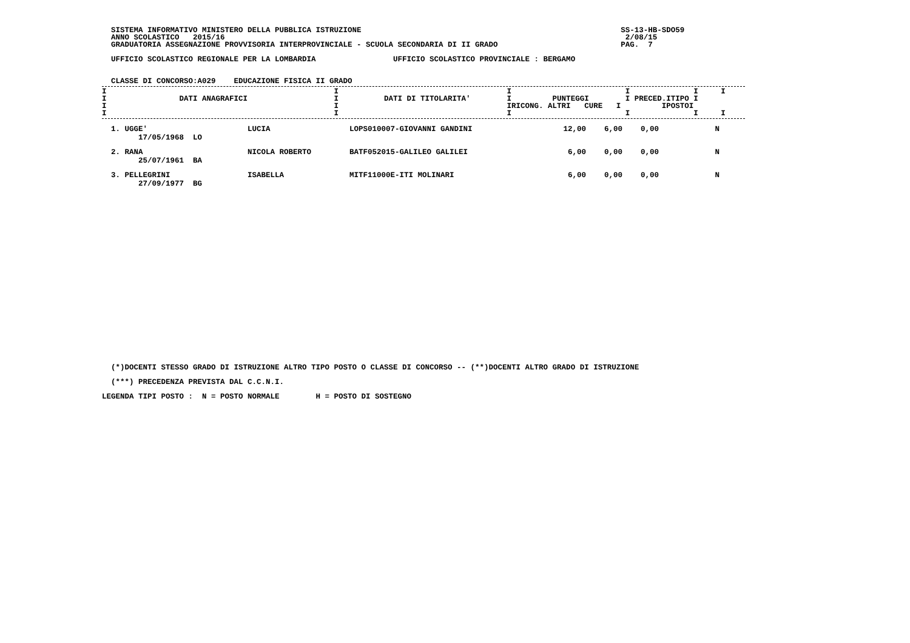SISTEMA INFORMATIVO MINISTERO DELLA PUBBLICA ISTRUZIONE                                                         SS-13-HB-SDO59
  ANNO SCOLASTICO   2015/16                                                                                        2/08/15
  GRADUATORIA ASSEGNAZIONE PROVVISORIA INTERPROVINCIALE - SCUOLA SECONDARIA DI II GRADO                           PAG.  7

  UFFICIO SCOLASTICO REGIONALE PER LA LOMBARDIA                 UFFICIO SCOLASTICO PROVINCIALE : BERGAMO


  CLASSE DI CONCORSO:A029    EDUCAZIONE FISICA II GRADO
I                                                  I                                     I                         I              I     I
I                DATI ANAGRAFICI                   I          DATI DI TITOLARITA'        I         PUNTEGGI        I PRECED.ITIPO I
I                                                  I                                     IRICONG. ALTRI   CURE   I         IPOSTOI
I                                                  I                                     I                         I              I     I
| 1. UGGE' 17/05/1968 LO | LUCIA | LOPS010007-GIOVANNI GANDINI | 12,00 | 6,00 | 0,00 | N | |
| 2. RANA 25/07/1961 BA | NICOLA ROBERTO | BATF052015-GALILEO GALILEI | 6,00 | 0,00 | 0,00 | N | |
| 3. PELLEGRINI 27/09/1977 BG | ISABELLA | MITF11000E-ITI MOLINARI | 6,00 | 0,00 | 0,00 | N | |
  (*)DOCENTI STESSO GRADO DI ISTRUZIONE ALTRO TIPO POSTO O CLASSE DI CONCORSO -- (**)DOCENTI ALTRO GRADO DI ISTRUZIONE

  (***) PRECEDENZA PREVISTA DAL C.C.N.I.

LEGENDA TIPI POSTO :  N = POSTO NORMALE        H = POSTO DI SOSTEGNO